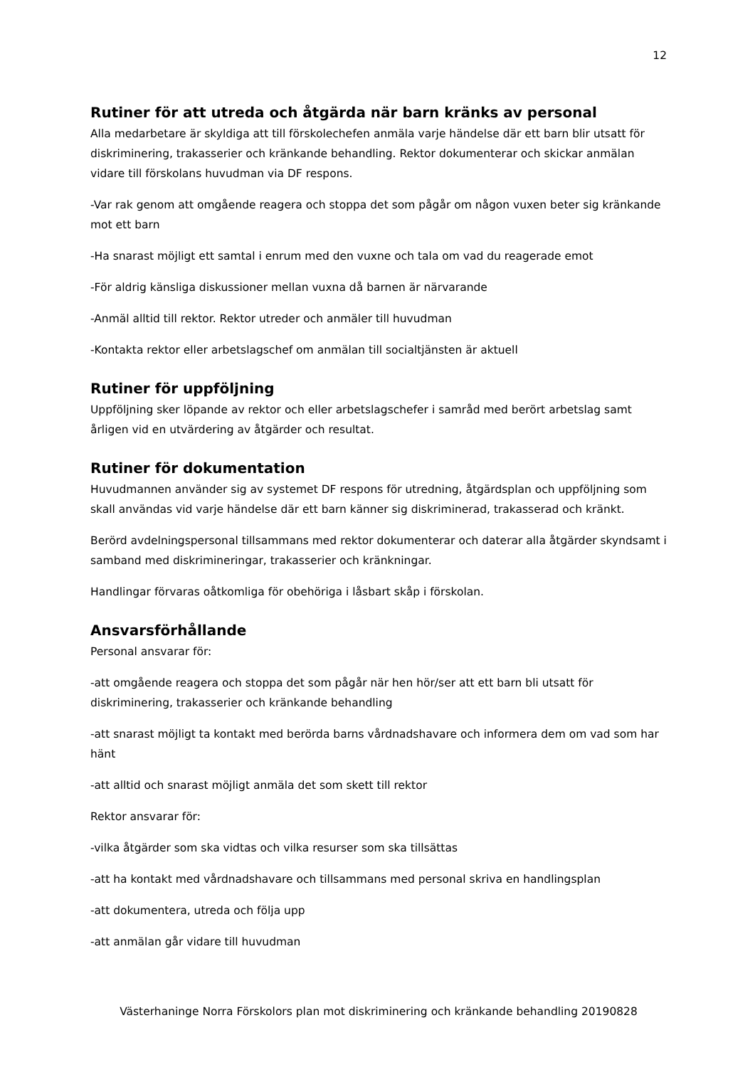12
Rutiner för att utreda och åtgärda när barn kränks av personal
Alla medarbetare är skyldiga att till förskolechefen anmäla varje händelse där ett barn blir utsatt för diskriminering, trakasserier och kränkande behandling. Rektor dokumenterar och skickar anmälan vidare till förskolans huvudman via DF respons.
-Var rak genom att omgående reagera och stoppa det som pågår om någon vuxen beter sig kränkande mot ett barn
-Ha snarast möjligt ett samtal i enrum med den vuxne och tala om vad du reagerade emot
-För aldrig känsliga diskussioner mellan vuxna då barnen är närvarande
-Anmäl alltid till rektor. Rektor utreder och anmäler till huvudman
-Kontakta rektor eller arbetslagschef om anmälan till socialtjänsten är aktuell
Rutiner för uppföljning
Uppföljning sker löpande av rektor och eller arbetslagschefer i samråd med berört arbetslag samt årligen vid en utvärdering av åtgärder och resultat.
Rutiner för dokumentation
Huvudmannen använder sig av systemet DF respons för utredning, åtgärdsplan och uppföljning som skall användas vid varje händelse där ett barn känner sig diskriminerad, trakasserad och kränkt.
Berörd avdelningspersonal tillsammans med rektor dokumenterar och daterar alla åtgärder skyndsamt i samband med diskrimineringar, trakasserier och kränkningar.
Handlingar förvaras oåtkomliga för obehöriga i låsbart skåp i förskolan.
Ansvarsförhållande
Personal ansvarar för:
-att omgående reagera och stoppa det som pågår när hen hör/ser att ett barn bli utsatt för diskriminering, trakasserier och kränkande behandling
-att snarast möjligt ta kontakt med berörda barns vårdnadshavare och informera dem om vad som har hänt
-att alltid och snarast möjligt anmäla det som skett till rektor
Rektor ansvarar för:
-vilka åtgärder som ska vidtas och vilka resurser som ska tillsättas
-att ha kontakt med vårdnadshavare och tillsammans med personal skriva en handlingsplan
-att dokumentera, utreda och följa upp
-att anmälan går vidare till huvudman
Västerhaninge Norra Förskolors plan mot diskriminering och kränkande behandling 20190828